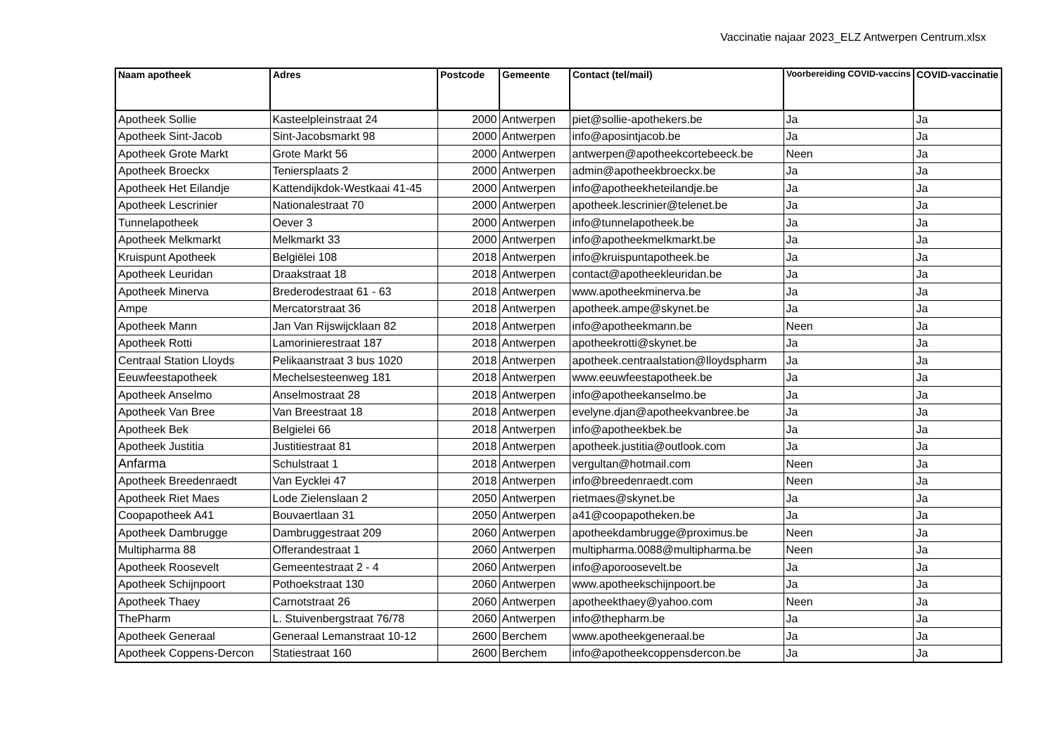Vaccinatie najaar 2023_ELZ Antwerpen Centrum.xlsx
| Naam apotheek | Adres | Postcode | Gemeente | Contact (tel/mail) | Voorbereiding COVID-vaccins | COVID-vaccinatie |
| --- | --- | --- | --- | --- | --- | --- |
| Apotheek Sollie | Kasteelpleinstraat 24 | 2000 | Antwerpen | piet@sollie-apothekers.be | Ja | Ja |
| Apotheek Sint-Jacob | Sint-Jacobsmarkt 98 | 2000 | Antwerpen | info@aposintjacob.be | Ja | Ja |
| Apotheek Grote Markt | Grote Markt 56 | 2000 | Antwerpen | antwerpen@apotheekcortebeeck.be | Neen | Ja |
| Apotheek Broeckx | Teniersplaats 2 | 2000 | Antwerpen | admin@apotheekbroeckx.be | Ja | Ja |
| Apotheek Het Eilandje | Kattendijkdok-Westkaai 41-45 | 2000 | Antwerpen | info@apotheekheteilandje.be | Ja | Ja |
| Apotheek Lescrinier | Nationalestraat 70 | 2000 | Antwerpen | apotheek.lescrinier@telenet.be | Ja | Ja |
| Tunnelapotheek | Oever 3 | 2000 | Antwerpen | info@tunnelapotheek.be | Ja | Ja |
| Apotheek Melkmarkt | Melkmarkt 33 | 2000 | Antwerpen | info@apotheekmelkmarkt.be | Ja | Ja |
| Kruispunt Apotheek | Belgiëlei 108 | 2018 | Antwerpen | info@kruispuntapotheek.be | Ja | Ja |
| Apotheek Leuridan | Draakstraat 18 | 2018 | Antwerpen | contact@apotheekleuridan.be | Ja | Ja |
| Apotheek Minerva | Brederodestraat 61 - 63 | 2018 | Antwerpen | www.apotheekminerva.be | Ja | Ja |
| Ampe | Mercatorstraat 36 | 2018 | Antwerpen | apotheek.ampe@skynet.be | Ja | Ja |
| Apotheek Mann | Jan Van Rijswijcklaan 82 | 2018 | Antwerpen | info@apotheekmann.be | Neen | Ja |
| Apotheek Rotti | Lamorinierestraat 187 | 2018 | Antwerpen | apotheekrotti@skynet.be | Ja | Ja |
| Centraal Station Lloyds | Pelikaanstraat 3 bus 1020 | 2018 | Antwerpen | apotheek.centraalstation@lloydspharm | Ja | Ja |
| Eeuwfeestapotheek | Mechelsesteenweg 181 | 2018 | Antwerpen | www.eeuwfeestapotheek.be | Ja | Ja |
| Apotheek Anselmo | Anselmostraat 28 | 2018 | Antwerpen | info@apotheekanselmo.be | Ja | Ja |
| Apotheek Van Bree | Van Breestraat 18 | 2018 | Antwerpen | evelyne.djan@apotheekvanbree.be | Ja | Ja |
| Apotheek Bek | Belgielei 66 | 2018 | Antwerpen | info@apotheekbek.be | Ja | Ja |
| Apotheek Justitia | Justitiestraat 81 | 2018 | Antwerpen | apotheek.justitia@outlook.com | Ja | Ja |
| Anfarma | Schulstraat 1 | 2018 | Antwerpen | vergultan@hotmail.com | Neen | Ja |
| Apotheek Breedenraedt | Van Eycklei 47 | 2018 | Antwerpen | info@breedenraedt.com | Neen | Ja |
| Apotheek Riet Maes | Lode Zielenslaan 2 | 2050 | Antwerpen | rietmaes@skynet.be | Ja | Ja |
| Coopapotheek A41 | Bouvaertlaan 31 | 2050 | Antwerpen | a41@coopapotheken.be | Ja | Ja |
| Apotheek Dambrugge | Dambruggestraat 209 | 2060 | Antwerpen | apotheekdambrugge@proximus.be | Neen | Ja |
| Multipharma 88 | Offerandestraat 1 | 2060 | Antwerpen | multipharma.0088@multipharma.be | Neen | Ja |
| Apotheek Roosevelt | Gemeentestraat 2 - 4 | 2060 | Antwerpen | info@aporoosevelt.be | Ja | Ja |
| Apotheek Schijnpoort | Pothoekstraat 130 | 2060 | Antwerpen | www.apotheekschijnpoort.be | Ja | Ja |
| Apotheek Thaey | Carnotstraat 26 | 2060 | Antwerpen | apotheekthaey@yahoo.com | Neen | Ja |
| ThePharm | L. Stuivenbergstraat 76/78 | 2060 | Antwerpen | info@thepharm.be | Ja | Ja |
| Apotheek Generaal | Generaal Lemanstraat 10-12 | 2600 | Berchem | www.apotheekgeneraal.be | Ja | Ja |
| Apotheek Coppens-Dercon | Statiestraat 160 | 2600 | Berchem | info@apotheekcoppensdercon.be | Ja | Ja |